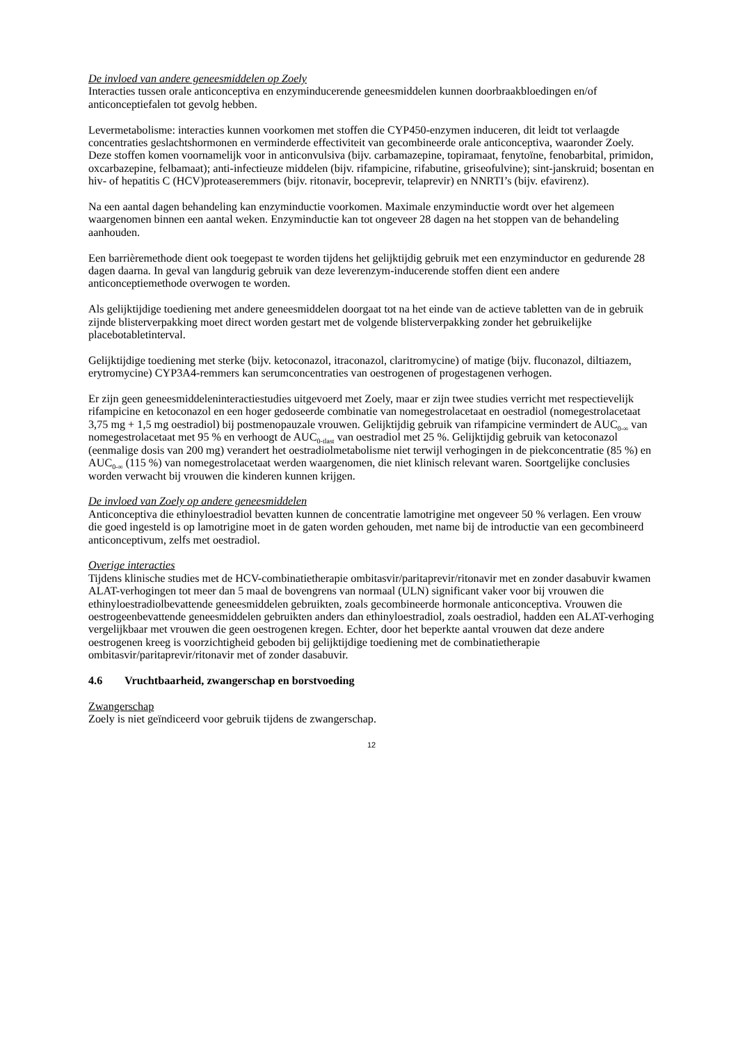De invloed van andere geneesmiddelen op Zoely
Interacties tussen orale anticonceptiva en enzyminducerende geneesmiddelen kunnen doorbraakbloedingen en/of anticonceptiefalen tot gevolg hebben.
Levermetabolisme: interacties kunnen voorkomen met stoffen die CYP450-enzymen induceren, dit leidt tot verlaagde concentraties geslachtshormonen en verminderde effectiviteit van gecombineerde orale anticonceptiva, waaronder Zoely. Deze stoffen komen voornamelijk voor in anticonvulsiva (bijv. carbamazepine, topiramaat, fenytoïne, fenobarbital, primidon, oxcarbazepine, felbamaat); anti-infectieuze middelen (bijv. rifampicine, rifabutine, griseofulvine); sint-janskruid; bosentan en hiv- of hepatitis C (HCV)proteaseremmers (bijv. ritonavir, boceprevir, telaprevir) en NNRTI’s (bijv. efavirenz).
Na een aantal dagen behandeling kan enzyminductie voorkomen. Maximale enzyminductie wordt over het algemeen waargenomen binnen een aantal weken. Enzyminductie kan tot ongeveer 28 dagen na het stoppen van de behandeling aanhouden.
Een barrièremethode dient ook toegepast te worden tijdens het gelijktijdig gebruik met een enzyminductor en gedurende 28 dagen daarna. In geval van langdurig gebruik van deze leverenzym-inducerende stoffen dient een andere anticonceptiemethode overwogen te worden.
Als gelijktijdige toediening met andere geneesmiddelen doorgaat tot na het einde van de actieve tabletten van de in gebruik zijnde blisterverpakking moet direct worden gestart met de volgende blisterverpakking zonder het gebruikelijke placebotabletinterval.
Gelijktijdige toediening met sterke (bijv. ketoconazol, itraconazol, claritromycine) of matige (bijv. fluconazol, diltiazem, erytromycine) CYP3A4-remmers kan serumconcentraties van oestrogenen of progestagenen verhogen.
Er zijn geen geneesmiddeleninteractiestudies uitgevoerd met Zoely, maar er zijn twee studies verricht met respectievelijk rifampicine en ketoconazol en een hoger gedoseerde combinatie van nomegestrolacetaat en oestradiol (nomegestrolacetaat 3,75 mg + 1,5 mg oestradiol) bij postmenopauzale vrouwen. Gelijktijdig gebruik van rifampicine vermindert de AUC<sub>0-∞</sub> van nomegestrolacetaat met 95 % en verhoogt de AUC<sub>0-tlast</sub> van oestradiol met 25 %. Gelijktijdig gebruik van ketoconazol (eenmalige dosis van 200 mg) verandert het oestradiolmetabolisme niet terwijl verhogingen in de piekconcentratie (85 %) en AUC<sub>0-∞</sub> (115 %) van nomegestrolacetaat werden waargenomen, die niet klinisch relevant waren. Soortgelijke conclusies worden verwacht bij vrouwen die kinderen kunnen krijgen.
De invloed van Zoely op andere geneesmiddelen
Anticonceptiva die ethinyloestradiol bevatten kunnen de concentratie lamotrigine met ongeveer 50 % verlagen. Een vrouw die goed ingesteld is op lamotrigine moet in de gaten worden gehouden, met name bij de introductie van een gecombineerd anticonceptivum, zelfs met oestradiol.
Overige interacties
Tijdens klinische studies met de HCV-combinatietherapie ombitasvir/paritaprevir/ritonavir met en zonder dasabuvir kwamen ALAT-verhogingen tot meer dan 5 maal de bovengrens van normaal (ULN) significant vaker voor bij vrouwen die ethinyloestradiolbevattende geneesmiddelen gebruikten, zoals gecombineerde hormonale anticonceptiva. Vrouwen die oestrogeenbevattende geneesmiddelen gebruikten anders dan ethinyloestradiol, zoals oestradiol, hadden een ALAT-verhoging vergelijkbaar met vrouwen die geen oestrogenen kregen. Echter, door het beperkte aantal vrouwen dat deze andere oestrogenen kreeg is voorzichtigheid geboden bij gelijktijdige toediening met de combinatietherapie ombitasvir/paritaprevir/ritonavir met of zonder dasabuvir.
4.6 Vruchtbaarheid, zwangerschap en borstvoeding
Zwangerschap
Zoely is niet geïndiceerd voor gebruik tijdens de zwangerschap.
12